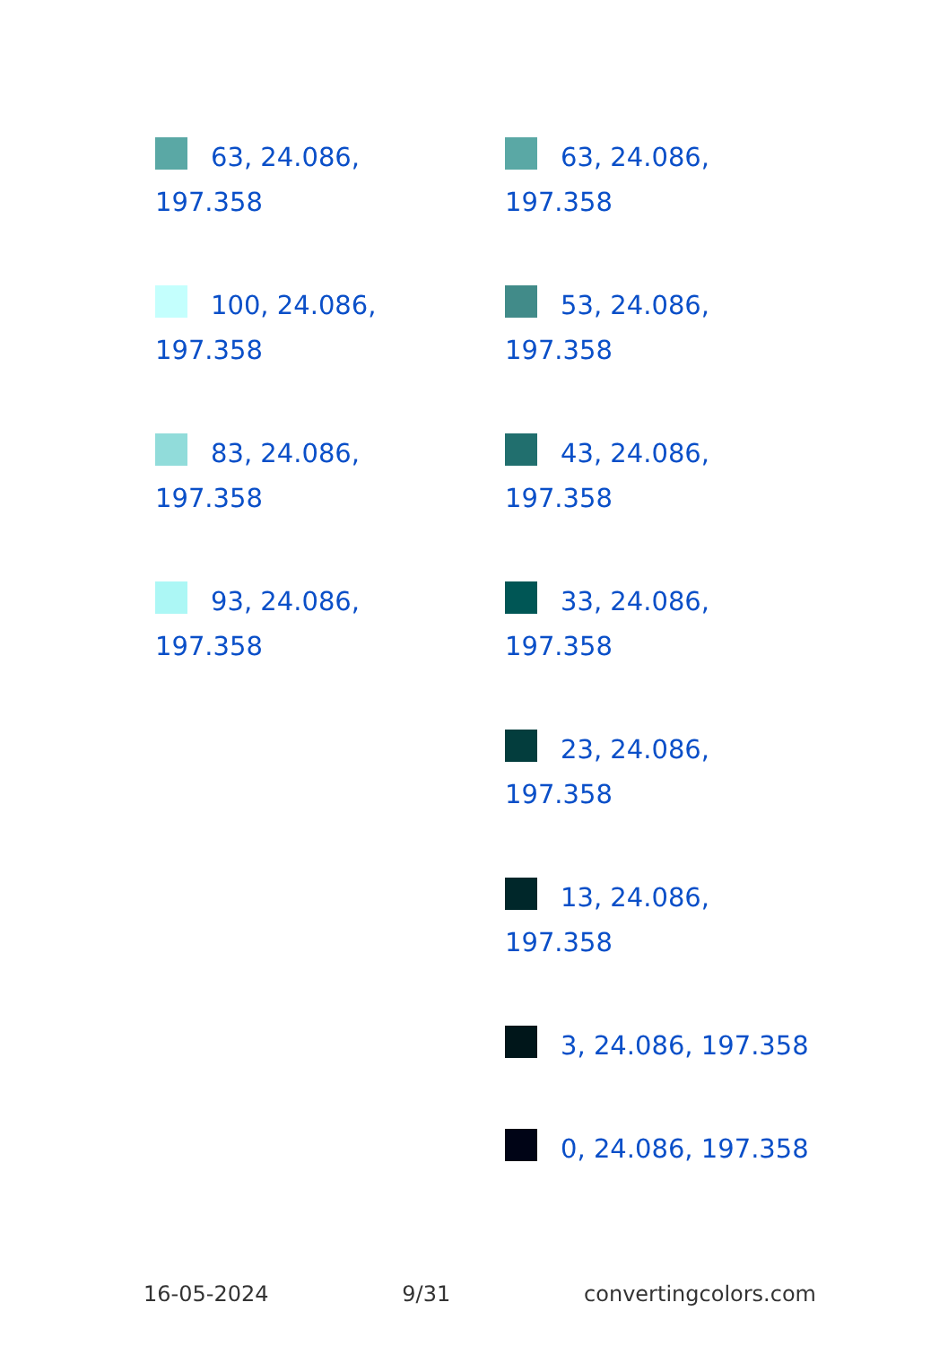63, 24.086, 197.358
100, 24.086, 197.358
83, 24.086, 197.358
93, 24.086, 197.358
63, 24.086, 197.358
53, 24.086, 197.358
43, 24.086, 197.358
33, 24.086, 197.358
23, 24.086, 197.358
13, 24.086, 197.358
3, 24.086, 197.358
0, 24.086, 197.358
16-05-2024 9/31 convertingcolors.com